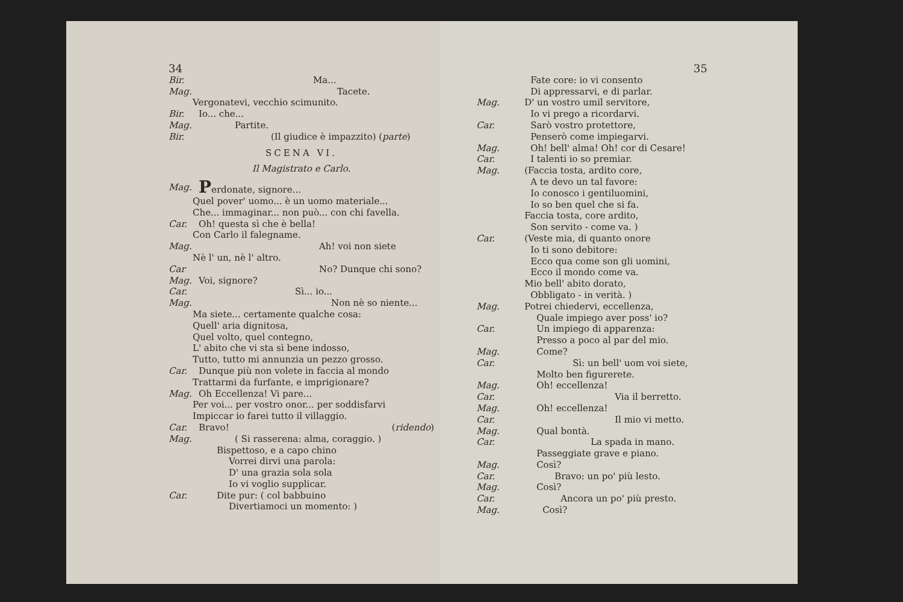34
Bir. Ma...
Mag. Tacete.
Vergonatevi, vecchio scimunito.
Bir. Io... che...
Mag. Partite.
Bir. (Il giudice è impazzito) (parte)
SCENA VI.
Il Magistrato e Carlo.
Mag. Perdonate, signore...
Quel pover' uomo... è un uomo materiale...
Che... immaginar... non può... con chi favella.
Car. Oh! questa sì che è bella!
Con Carlo il falegname.
Mag. Ah! voi non siete
Nè l' un, nè l' altro.
Car No? Dunque chi sono?
Mag. Voi, signore?
Car. Sì... io...
Mag. Non nè so niente...
Ma siete... certamente qualche cosa:
Quell' aria dignitosa,
Quel volto, quel contegno,
L' abito che vi sta sì bene indosso,
Tutto, tutto mi annunzia un pezzo grosso.
Car. Dunque più non volete in faccia al mondo
Trattarmi da furfante, e imprigionare?
Mag. Oh Eccellenza! Vi pare...
Per voi... per vostro onor... per soddisfarvi
Impiccar io farei tutto il villaggio.
Car. Bravo! (ridendo)
Mag. ( Si rasserena: alma, coraggio. )
Bispettoso, e a capo chino
Vorrei dirvi una parola:
D' una grazia sola sola
Io vi voglio supplicar.
Car. Dite pur: ( col babbuino
Divertiamoci un momento: )
35
Fate core: io vi consento
Di appressarvi, e di parlar.
Mag. D' un vostro umil servitore,
Io vi prego a ricordarvi.
Car. Sarò vostro protettore,
Penserò come impiegarvi.
Mag. Oh! bell' alma! Oh! cor di Cesare!
Car. I talenti io so premiar.
Mag. (Faccia tosta, ardito core,
A te devo un tal favore:
Io conosco i gentiluomini,
Io so ben quel che si fa.
Faccia tosta, core ardito,
Son servito - come va. )
Car. (Veste mia, di quanto onore
Io ti sono debitore:
Ecco qua come son gli uomini,
Ecco il mondo come va.
Mio bell' abito dorato,
Obbligato - in verità. )
Mag. Potrei chiedervi, eccellenza,
Quale impiego aver poss' io?
Car. Un impiego di apparenza:
Presso a poco al par del mio.
Mag. Come?
Car. Sì: un bell' uom voi siete,
Molto ben figurerete.
Mag. Oh! eccellenza!
Car. Via il berretto.
Mag. Oh! eccellenza!
Car. Il mio vi metto.
Mag. Qual bontà.
Car. La spada in mano.
Passeggiate grave e piano.
Mag. Così?
Car. Bravo: un po' più lesto.
Mag. Così?
Car. Ancora un po' più presto.
Mag. Così?